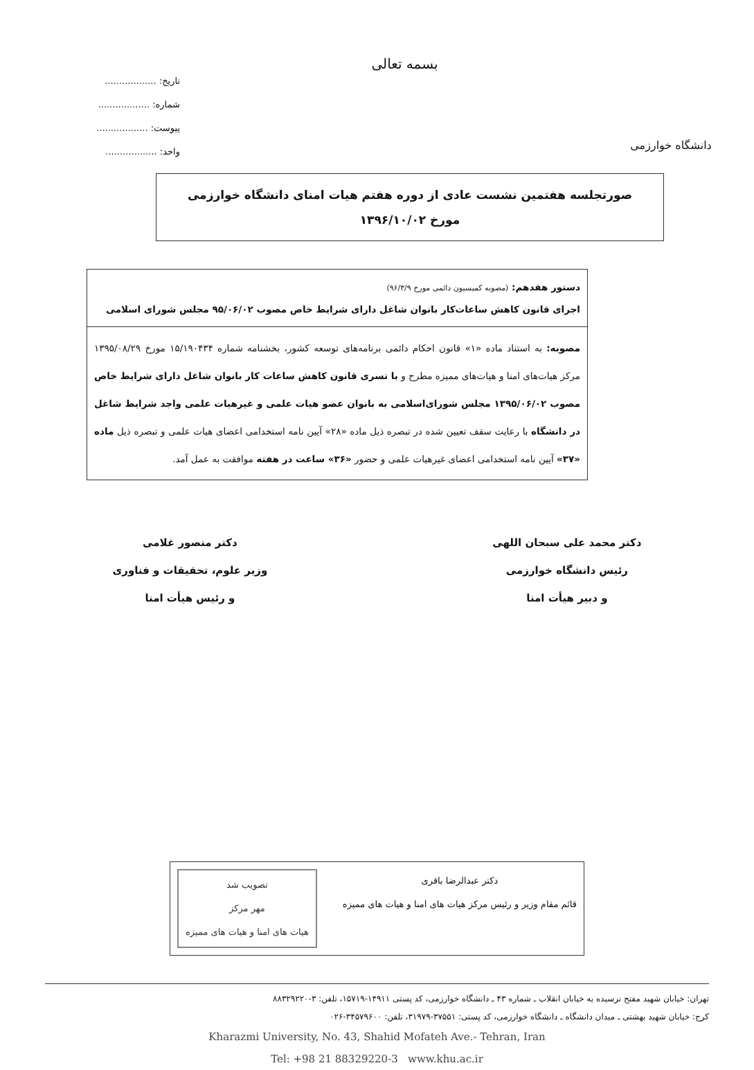دانشگاه خوارزمی
بسمه تعالی
تاریخ: ..................
شماره: ..................
پیوست: ..................
واحد: ..................
صورتجلسه هفتمین نشست عادی از دوره هفتم هیات امنای دانشگاه خوارزمی
مورخ ۱۳۹۶/۱۰/۰۲
دستور هفدهم: (مصوبه کمیسیون دائمی مورخ ۹۶/۳/۹)
اجرای قانون کاهش ساعات‌کار بانوان شاغل دارای شرایط خاص مصوب ۹۵/۰۶/۰۲ مجلس شورای اسلامی
مصوبه: به استناد ماده «۱» قانون احکام دائمی برنامه‌های توسعه کشور، بخشنامه شماره ۱۵/۱۹۰۴۳۴ مورخ ۱۳۹۵/۰۸/۲۹ مرکز هیات‌های امنا و هیات‌های ممیزه مطرح و با تسری قانون کاهش ساعات کار بانوان شاغل دارای شرایط خاص مصوب ۱۳۹۵/۰۶/۰۲ مجلس شورای‌اسلامی به بانوان عضو هیات علمی و غیرهیات علمی واجد شرایط شاغل در دانشگاه با رعایت سقف تعیین شده در تبصره ذیل ماده «۲۸» آیین نامه استخدامی اعضای هیات علمی و تبصره ذیل ماده «۳۷» آیین نامه استخدامی اعضای غیرهیات علمی و حضور «۳۶» ساعت در هفته موافقت به عمل آمد.
دکتر محمد علی سبحان اللهی
رئیس دانشگاه خوارزمی
و دبیر هیأت امنا
دکتر منصور غلامی
وزیر علوم، تحقیقات و فناوری
و رئیس هیأت امنا
دکتر عبدالرضا باقری
قائم مقام وزیر و رئیس مرکز هیات های امنا و هیات های ممیزه
تصویب شد
مهر مرکز
هیات های امنا و هیات های ممیزه
تهران: خیابان شهید مفتح نرسیده به خیابان انقلاب ـ شماره ۴۳ ـ دانشگاه خوارزمی، کد پستی ۱۴۹۱۱-۱۵۷۱۹، تلفن: ۳-۸۸۳۲۹۲۲۰
کرج: خیابان شهید بهشتی ـ میدان دانشگاه ـ دانشگاه خوارزمی، کد پستی: ۳۷۵۵۱-۳۱۹۷۹، تلفن: ۳۴۵۷۹۶۰۰-۰۲۶
Kharazmi University, No. 43, Shahid Mofateh Ave.- Tehran, Iran
Tel: +98 21 88329220-3 www.khu.ac.ir